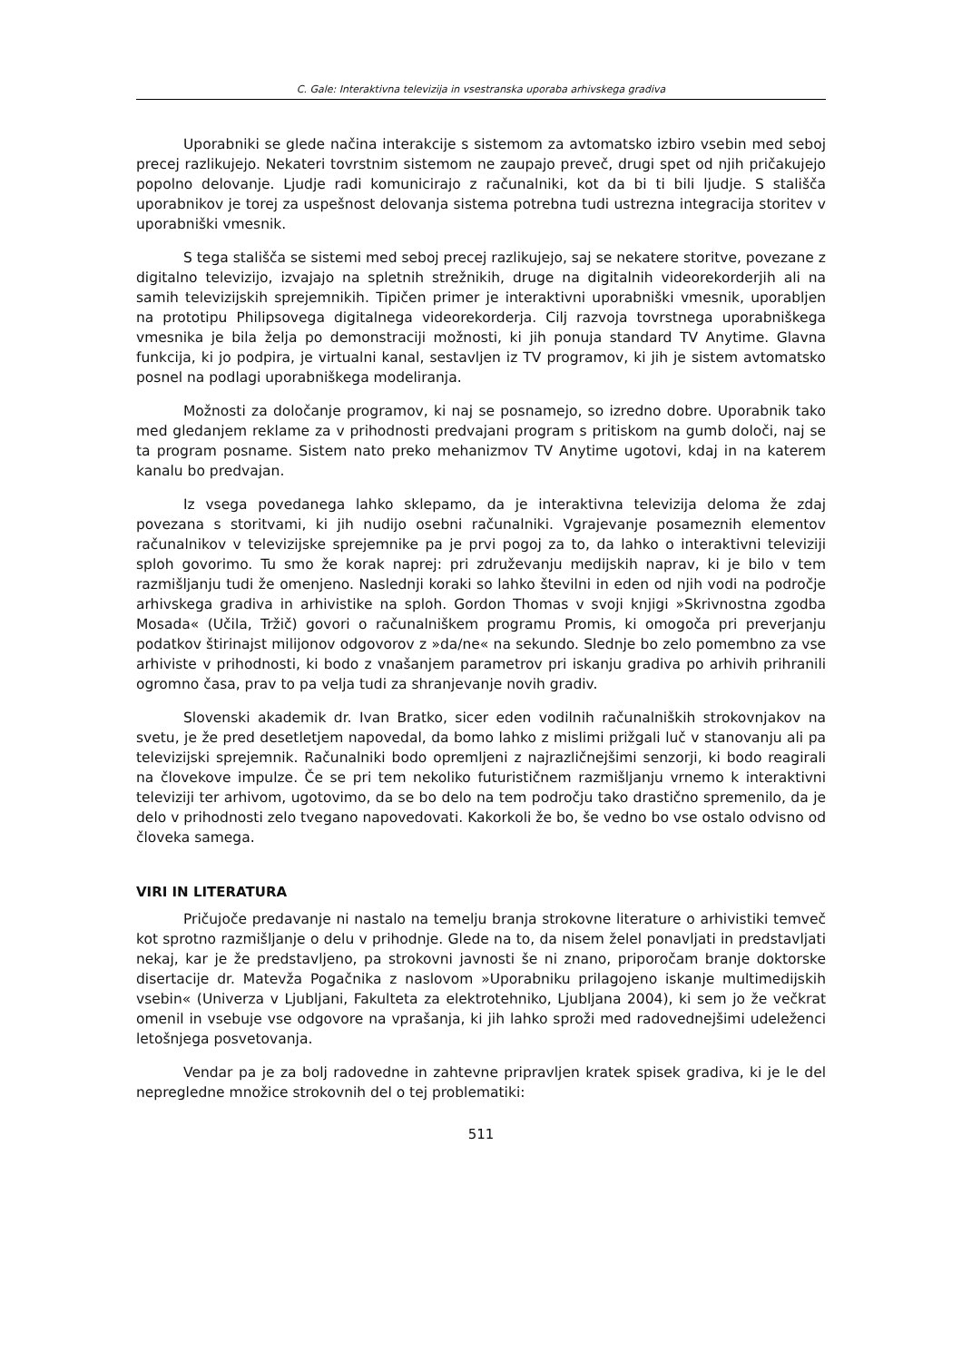C. Gale: Interaktivna televizija in vsestranska uporaba arhivskega gradiva
Uporabniki se glede načina interakcije s sistemom za avtomatsko izbiro vsebin med seboj precej razlikujejo. Nekateri tovrstnim sistemom ne zaupajo preveč, drugi spet od njih pričakujejo popolno delovanje. Ljudje radi komunicirajo z računalniki, kot da bi ti bili ljudje. S stališča uporabnikov je torej za uspešnost delovanja sistema potrebna tudi ustrezna integracija storitev v uporabniški vmesnik.
S tega stališča se sistemi med seboj precej razlikujejo, saj se nekatere storitve, povezane z digitalno televizijo, izvajajo na spletnih strežnikih, druge na digitalnih videorekorderjih ali na samih televizijskih sprejemnikih. Tipičen primer je interaktivni uporabniški vmesnik, uporabljen na prototipu Philipsovega digitalnega videorekorderja. Cilj razvoja tovrstnega uporabniškega vmesnika je bila želja po demonstraciji možnosti, ki jih ponuja standard TV Anytime. Glavna funkcija, ki jo podpira, je virtualni kanal, sestavljen iz TV programov, ki jih je sistem avtomatsko posnel na podlagi uporabniškega modeliranja.
Možnosti za določanje programov, ki naj se posnamejo, so izredno dobre. Uporabnik tako med gledanjem reklame za v prihodnosti predvajani program s pritiskom na gumb določi, naj se ta program posname. Sistem nato preko mehanizmov TV Anytime ugotovi, kdaj in na katerem kanalu bo predvajan.
Iz vsega povedanega lahko sklepamo, da je interaktivna televizija deloma že zdaj povezana s storitvami, ki jih nudijo osebni računalniki. Vgrajevanje posameznih elementov računalnikov v televizijske sprejemnike pa je prvi pogoj za to, da lahko o interaktivni televiziji sploh govorimo. Tu smo že korak naprej: pri združevanju medijskih naprav, ki je bilo v tem razmišljanju tudi že omenjeno. Naslednji koraki so lahko številni in eden od njih vodi na področje arhivskega gradiva in arhivistike na sploh. Gordon Thomas v svoji knjigi »Skrivnostna zgodba Mosada« (Učila, Tržič) govori o računalniškem programu Promis, ki omogoča pri preverjanju podatkov štirinajst milijonov odgovorov z »da/ne« na sekundo. Slednje bo zelo pomembno za vse arhiviste v prihodnosti, ki bodo z vnašanjem parametrov pri iskanju gradiva po arhivih prihranili ogromno časa, prav to pa velja tudi za shranjevanje novih gradiv.
Slovenski akademik dr. Ivan Bratko, sicer eden vodilnih računalniških strokovnjakov na svetu, je že pred desetletjem napovedal, da bomo lahko z mislimi prižgali luč v stanovanju ali pa televizijski sprejemnik. Računalniki bodo opremljeni z najrazličnejšimi senzorji, ki bodo reagirali na človekove impulze. Če se pri tem nekoliko futurističnem razmišljanju vrnemo k interaktivni televiziji ter arhivom, ugotovimo, da se bo delo na tem področju tako drastično spremenilo, da je delo v prihodnosti zelo tvegano napovedovati. Kakorkoli že bo, še vedno bo vse ostalo odvisno od človeka samega.
VIRI IN LITERATURA
Pričujoče predavanje ni nastalo na temelju branja strokovne literature o arhivistiki temveč kot sprotno razmišljanje o delu v prihodnje. Glede na to, da nisem želel ponavljati in predstavljati nekaj, kar je že predstavljeno, pa strokovni javnosti še ni znano, priporočam branje doktorske disertacije dr. Matevža Pogačnika z naslovom »Uporabniku prilagojeno iskanje multimedijskih vsebin« (Univerza v Ljubljani, Fakulteta za elektrotehniko, Ljubljana 2004), ki sem jo že večkrat omenil in vsebuje vse odgovore na vprašanja, ki jih lahko sproži med radovednejšimi udeleženci letošnjega posvetovanja.
Vendar pa je za bolj radovedne in zahtevne pripravljen kratek spisek gradiva, ki je le del nepregledne množice strokovnih del o tej problematiki:
511